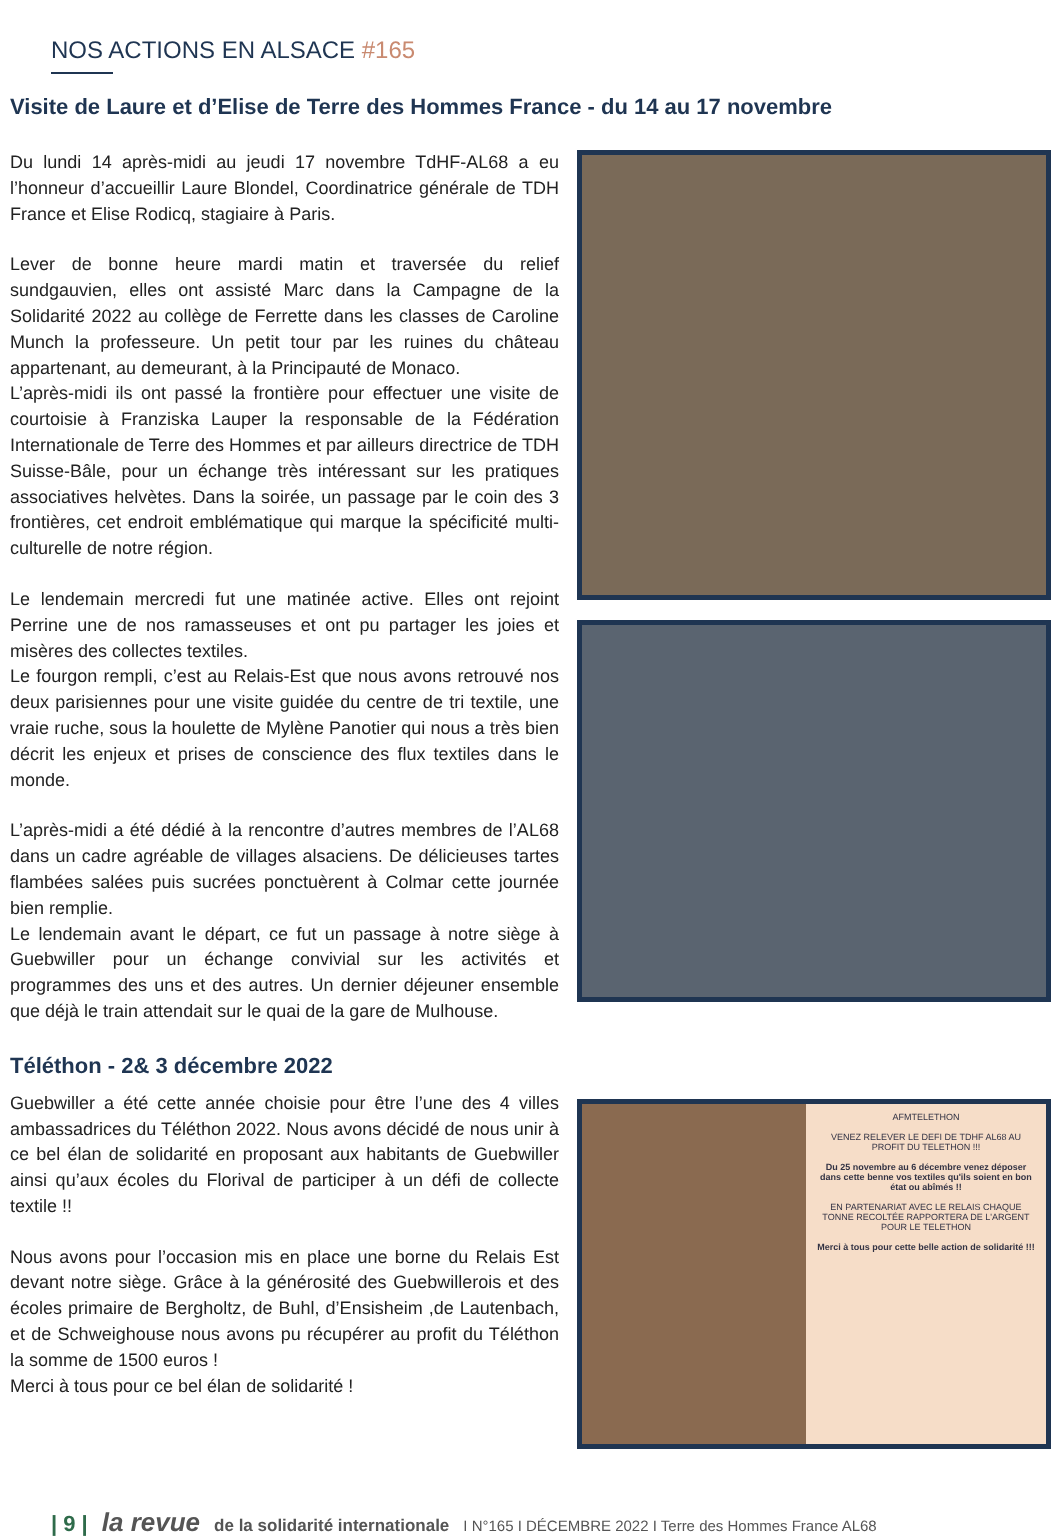NOS ACTIONS EN ALSACE #165
Visite de Laure et d’Elise de Terre des Hommes France - du 14 au 17 novembre
Du lundi 14 après-midi au jeudi 17 novembre TdHF-AL68 a eu l’honneur d’accueillir Laure Blondel, Coordinatrice générale de TDH France et Elise Rodicq, stagiaire à Paris.
Lever de bonne heure mardi matin et traversée du relief sundgauvien, elles ont assisté Marc dans la Campagne de la Solidarité 2022 au collège de Ferrette dans les classes de Caroline Munch la professeure. Un petit tour par les ruines du château appartenant, au demeurant, à la Principauté de Monaco.
L’après-midi ils ont passé la frontière pour effectuer une visite de courtoisie à Franziska Lauper la responsable de la Fédération Internationale de Terre des Hommes et par ailleurs directrice de TDH Suisse-Bâle, pour un échange très intéressant sur les pratiques associatives helvètes. Dans la soirée, un passage par le coin des 3 frontières, cet endroit emblématique qui marque la spécificité multi-culturelle de notre région.
Le lendemain mercredi fut une matinée active. Elles ont rejoint Perrine une de nos ramasseuses et ont pu partager les joies et misères des collectes textiles.
Le fourgon rempli, c’est au Relais-Est que nous avons retrouvé nos deux parisiennes pour une visite guidée du centre de tri textile, une vraie ruche, sous la houlette de Mylène Panotier qui nous a très bien décrit les enjeux et prises de conscience des flux textiles dans le monde.
L’après-midi a été dédié à la rencontre d’autres membres de l’AL68 dans un cadre agréable de villages alsaciens. De délicieuses tartes flambées salées puis sucrées ponctuèrent à Colmar cette journée bien remplie.
Le lendemain avant le départ, ce fut un passage à notre siège à Guebwiller pour un échange convivial sur les activités et programmes des uns et des autres. Un dernier déjeuner ensemble que déjà le train attendait sur le quai de la gare de Mulhouse.
Téléthon - 2& 3 décembre 2022
Guebwiller a été cette année choisie pour être l’une des 4 villes ambassadrices du Téléthon 2022. Nous avons décidé de nous unir à ce bel élan de solidarité en proposant aux habitants de Guebwiller ainsi qu’aux écoles du Florival de participer à un défi de collecte textile !!
Nous avons pour l’occasion mis en place une borne du Relais Est devant notre siège. Grâce à la générosité des Guebwillerois et des écoles primaire de Bergholtz, de Buhl, d’Ensisheim ,de Lautenbach, et de Schweighouse nous avons pu récupérer au profit du Téléthon la somme de 1500 euros !
Merci à tous pour ce bel élan de solidarité !
AFMTELETHON
VENEZ RELEVER LE DEFI DE TDHF AL68 AU PROFIT DU TELETHON !!!
Du 25 novembre au 6 décembre venez déposer dans cette benne vos textiles qu'ils soient en bon état ou abîmés !!
EN PARTENARIAT AVEC LE RELAIS CHAQUE TONNE RECOLTÉE RAPPORTERA DE L'ARGENT POUR LE TELETHON
Merci à tous pour cette belle action de solidarité !!!
| 9 | la revue de la solidarité internationale I N°165 I DÉCEMBRE 2022 I Terre des Hommes France AL68